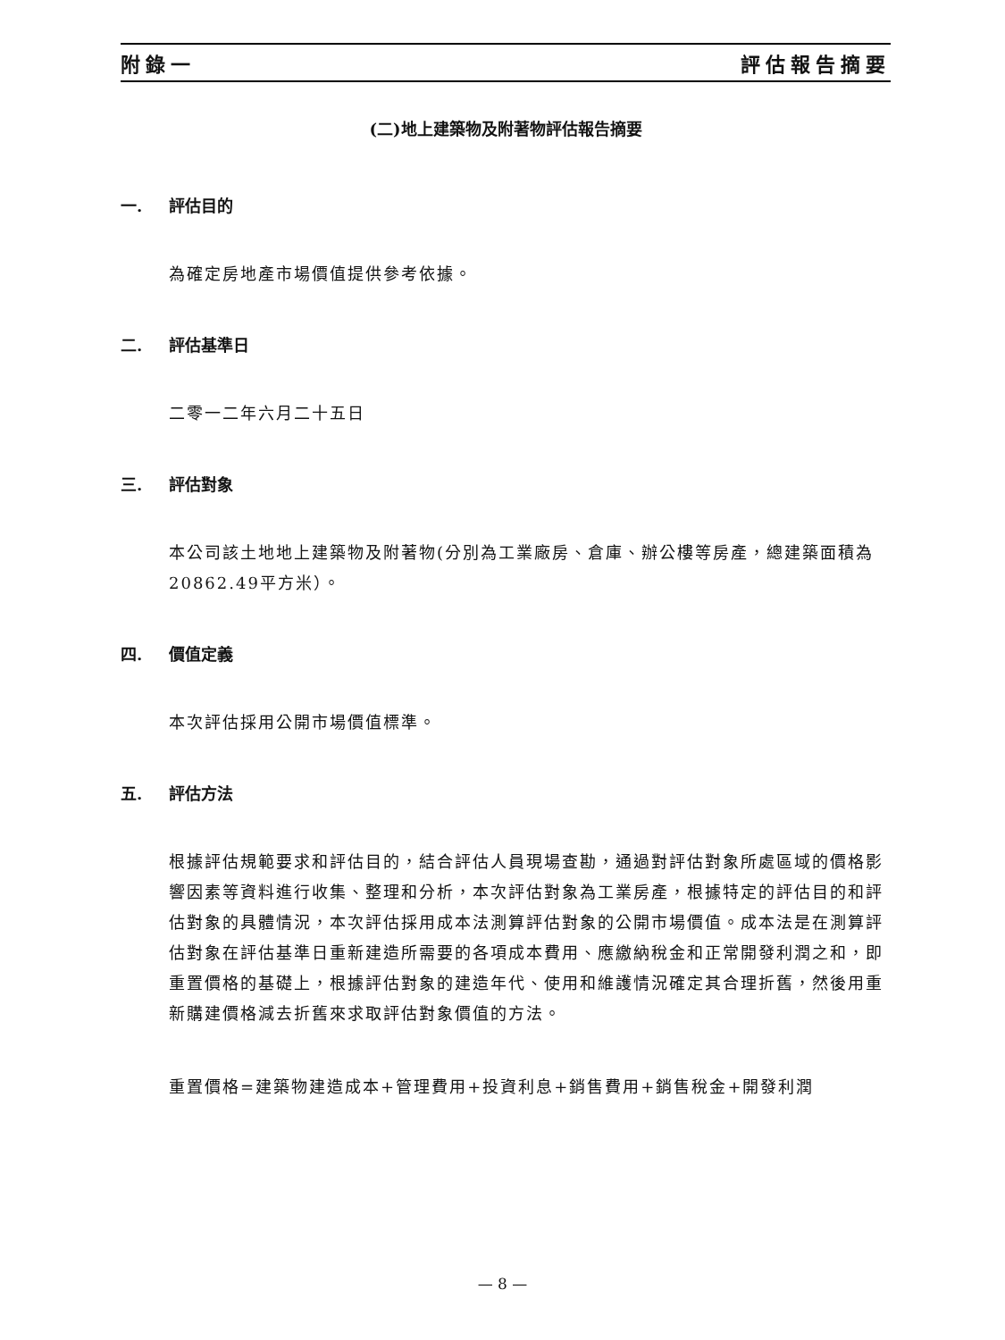附錄一 評估報告摘要
(二)地上建築物及附著物評估報告摘要
一. 評估目的
為確定房地產市場價值提供參考依據。
二. 評估基準日
二零一二年六月二十五日
三. 評估對象
本公司該土地地上建築物及附著物(分別為工業廠房、倉庫、辦公樓等房產，總建築面積為20862.49平方米）。
四. 價值定義
本次評估採用公開市場價值標準。
五. 評估方法
根據評估規範要求和評估目的，結合評估人員現場查勘，通過對評估對象所處區域的價格影響因素等資料進行收集、整理和分析，本次評估對象為工業房產，根據特定的評估目的和評估對象的具體情況，本次評估採用成本法測算評估對象的公開市場價值。成本法是在測算評估對象在評估基準日重新建造所需要的各項成本費用、應繳納稅金和正常開發利潤之和，即重置價格的基礎上，根據評估對象的建造年代、使用和維護情況確定其合理折舊，然後用重新購建價格減去折舊來求取評估對象價值的方法。
重置價格=建築物建造成本+管理費用+投資利息+銷售費用+銷售稅金+開發利潤
— 8 —